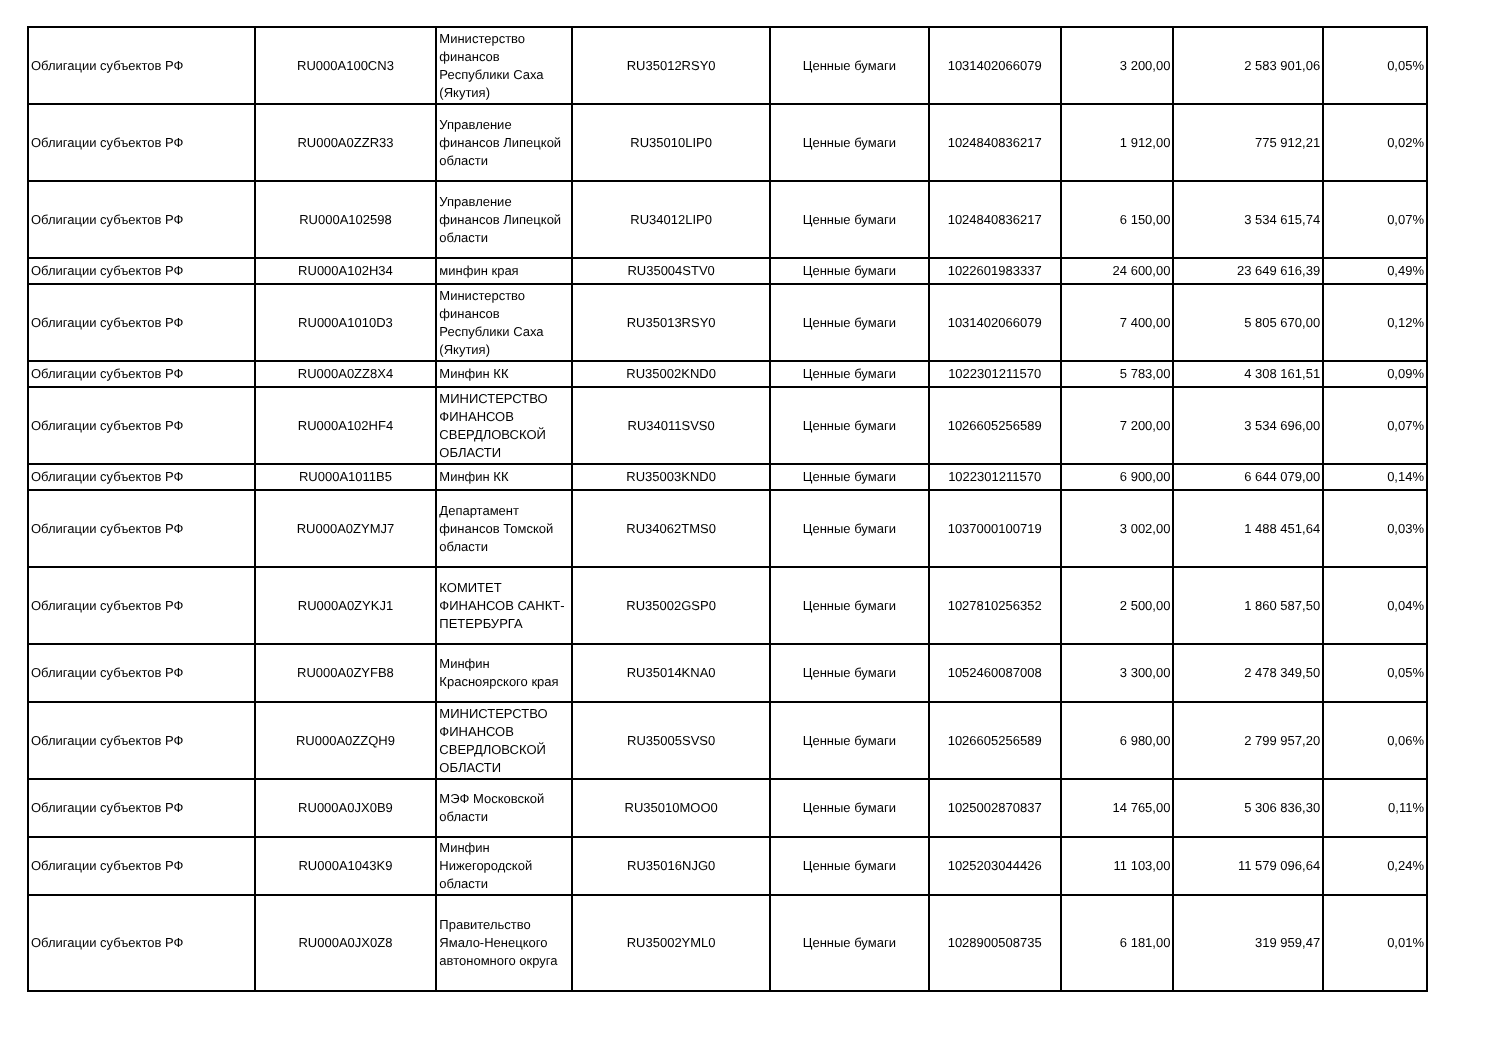| Облигации субъектов РФ | RU000A100CN3 | Министерство финансов Республики Саха (Якутия) | RU35012RSY0 | Ценные бумаги | 1031402066079 | 3 200,00 | 2 583 901,06 | 0,05% |
| Облигации субъектов РФ | RU000A0ZZR33 | Управление финансов Липецкой области | RU35010LIP0 | Ценные бумаги | 1024840836217 | 1 912,00 | 775 912,21 | 0,02% |
| Облигации субъектов РФ | RU000A102598 | Управление финансов Липецкой области | RU34012LIP0 | Ценные бумаги | 1024840836217 | 6 150,00 | 3 534 615,74 | 0,07% |
| Облигации субъектов РФ | RU000A102H34 | минфин края | RU35004STV0 | Ценные бумаги | 1022601983337 | 24 600,00 | 23 649 616,39 | 0,49% |
| Облигации субъектов РФ | RU000A1010D3 | Министерство финансов Республики Саха (Якутия) | RU35013RSY0 | Ценные бумаги | 1031402066079 | 7 400,00 | 5 805 670,00 | 0,12% |
| Облигации субъектов РФ | RU000A0ZZ8X4 | Минфин КК | RU35002KND0 | Ценные бумаги | 1022301211570 | 5 783,00 | 4 308 161,51 | 0,09% |
| Облигации субъектов РФ | RU000A102HF4 | МИНИСТЕРСТВО ФИНАНСОВ СВЕРДЛОВСКОЙ ОБЛАСТИ | RU34011SVS0 | Ценные бумаги | 1026605256589 | 7 200,00 | 3 534 696,00 | 0,07% |
| Облигации субъектов РФ | RU000A1011B5 | Минфин КК | RU35003KND0 | Ценные бумаги | 1022301211570 | 6 900,00 | 6 644 079,00 | 0,14% |
| Облигации субъектов РФ | RU000A0ZYMJ7 | Департамент финансов Томской области | RU34062TMS0 | Ценные бумаги | 1037000100719 | 3 002,00 | 1 488 451,64 | 0,03% |
| Облигации субъектов РФ | RU000A0ZYKJ1 | КОМИТЕТ ФИНАНСОВ САНКТ-ПЕТЕРБУРГА | RU35002GSP0 | Ценные бумаги | 1027810256352 | 2 500,00 | 1 860 587,50 | 0,04% |
| Облигации субъектов РФ | RU000A0ZYFB8 | Минфин Красноярского края | RU35014KNA0 | Ценные бумаги | 1052460087008 | 3 300,00 | 2 478 349,50 | 0,05% |
| Облигации субъектов РФ | RU000A0ZZQH9 | МИНИСТЕРСТВО ФИНАНСОВ СВЕРДЛОВСКОЙ ОБЛАСТИ | RU35005SVS0 | Ценные бумаги | 1026605256589 | 6 980,00 | 2 799 957,20 | 0,06% |
| Облигации субъектов РФ | RU000A0JX0B9 | МЭФ Московской области | RU35010MOO0 | Ценные бумаги | 1025002870837 | 14 765,00 | 5 306 836,30 | 0,11% |
| Облигации субъектов РФ | RU000A1043K9 | Минфин Нижегородской области | RU35016NJG0 | Ценные бумаги | 1025203044426 | 11 103,00 | 11 579 096,64 | 0,24% |
| Облигации субъектов РФ | RU000A0JX0Z8 | Правительство Ямало-Ненецкого автономного округа | RU35002YML0 | Ценные бумаги | 1028900508735 | 6 181,00 | 319 959,47 | 0,01% |